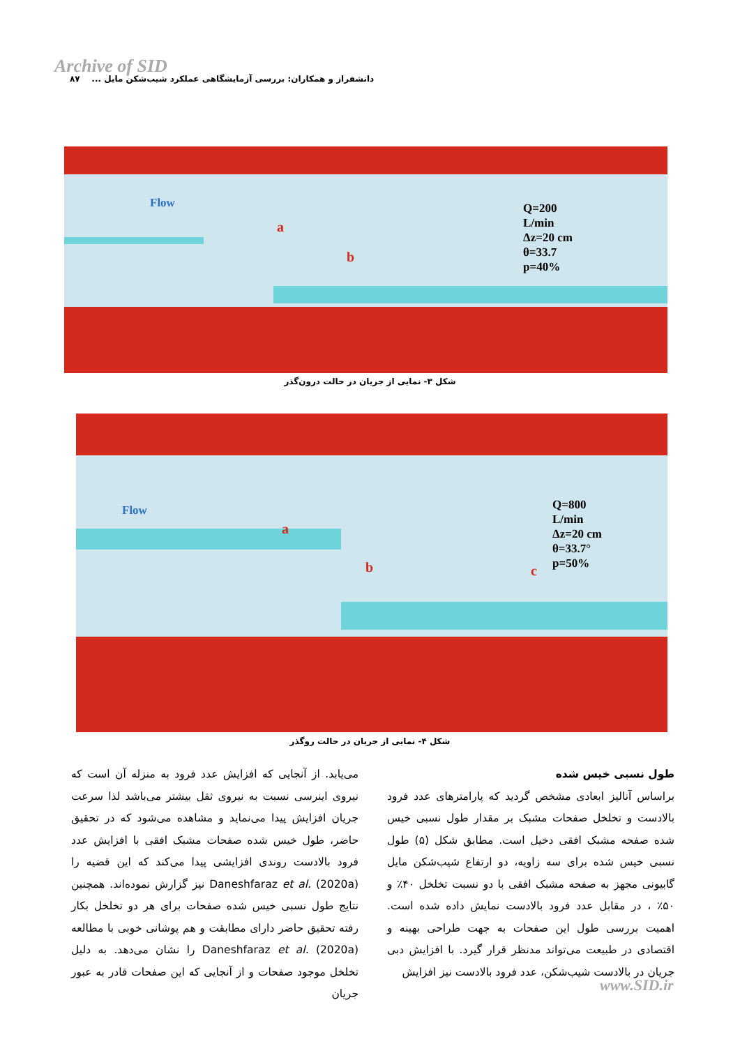Archive of SID
دانشفراز و همکاران: بررسی آزمایشگاهی عملکرد شیب‌شکن مایل ... ۸۷
Flow
a
b
Q=200
L/min
Δz=20 cm
θ=33.7
p=40%
شکل ۳- نمایی از جریان در حالت درون‌گذر
Flow
a
b c
Q=800
L/min
Δz=20 cm
θ=33.7°
p=50%
شکل ۴- نمایی از جریان در حالت روگذر
طول نسبی خیس شده
براساس آنالیز ابعادی مشخص گردید که پارامترهای عدد فرود بالادست و تخلخل صفحات مشبک بر مقدار طول نسبی خیس شده صفحه مشبک افقی دخیل است. مطابق شکل (۵) طول نسبی خیس شده برای سه زاویه، دو ارتفاع شیب‌شکن مایل گابیونی مجهز به صفحه مشبک افقی با دو نسبت تخلخل ۴۰٪ و ۵۰٪ ، در مقابل عدد فرود بالادست نمایش داده شده است. اهمیت بررسی طول این صفحات به جهت طراحی بهینه و اقتصادی در طبیعت می‌تواند مدنظر قرار گیرد. با افزایش دبی جریان در بالادست شیب‌شکن، عدد فرود بالادست نیز افزایش
می‌یابد. از آنجایی که افزایش عدد فرود به منزله آن است که نیروی اینرسی نسبت به نیروی ثقل بیشتر می‌باشد لذا سرعت جریان افزایش پیدا می‌نماید و مشاهده می‌شود که در تحقیق حاضر، طول خیس شده صفحات مشبک افقی با افزایش عدد فرود بالادست روندی افزایشی پیدا می‌کند که این قضیه را Daneshfaraz et al. (2020a) نیز گزارش نموده‌اند. همچنین نتایج طول نسبی خیس شده صفحات برای هر دو تخلخل بکار رفته تحقیق حاضر دارای مطابقت و هم پوشانی خوبی با مطالعه Daneshfaraz et al. (2020a) را نشان می‌دهد. به دلیل تخلخل موجود صفحات و از آنجایی که این صفحات قادر به عبور جریان
www.SID.ir